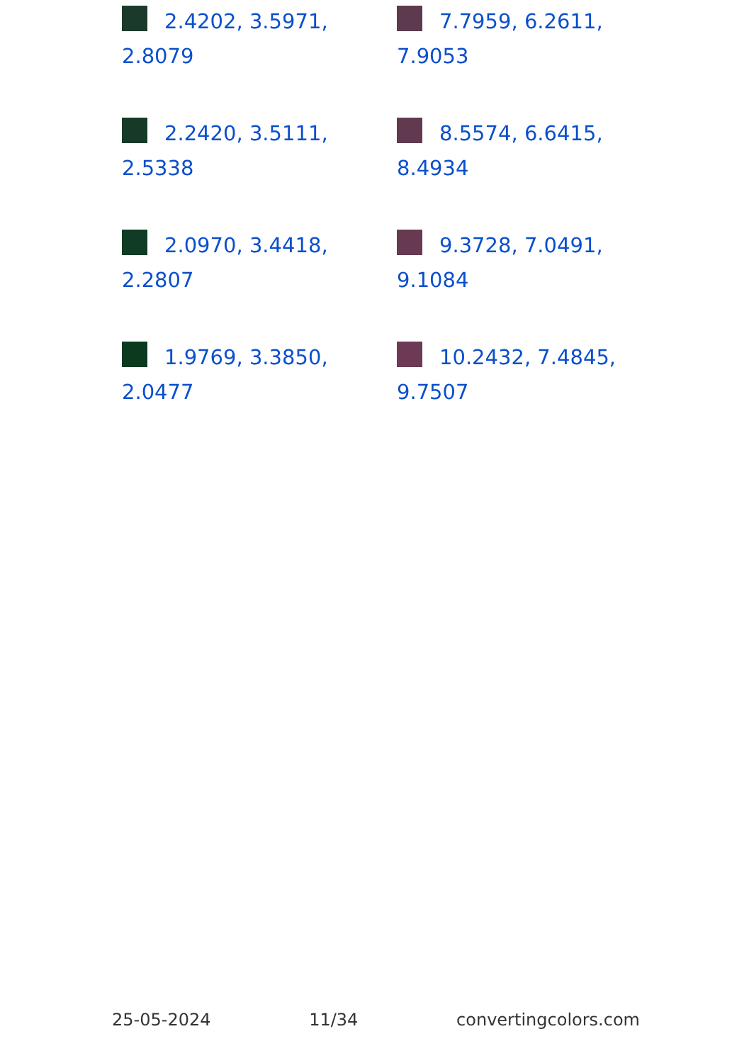2.4202, 3.5971, 2.8079
7.7959, 6.2611, 7.9053
2.2420, 3.5111, 2.5338
8.5574, 6.6415, 8.4934
2.0970, 3.4418, 2.2807
9.3728, 7.0491, 9.1084
1.9769, 3.3850, 2.0477
10.2432, 7.4845, 9.7507
25-05-2024 11/34 convertingcolors.com